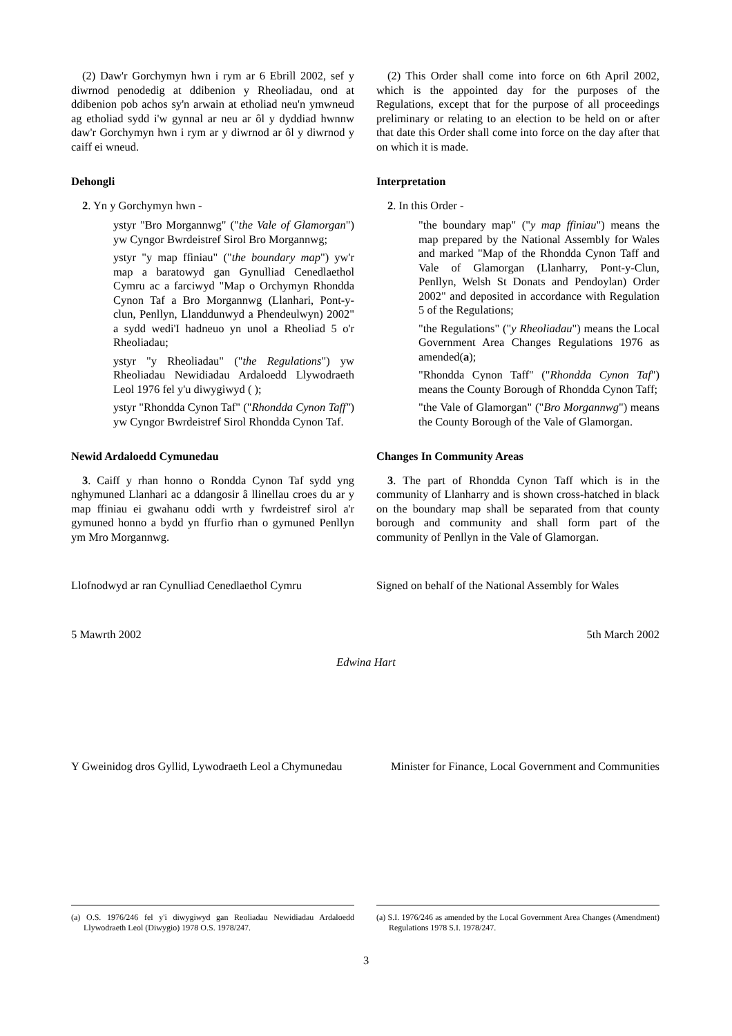(2) Daw'r Gorchymyn hwn i rym ar 6 Ebrill 2002, sef y diwrnod penodedig at ddibenion y Rheoliadau, ond at ddibenion pob achos sy'n arwain at etholiad neu'n ymwneud ag etholiad sydd i'w gynnal ar neu ar ôl y dyddiad hwnnw daw'r Gorchymyn hwn i rym ar y diwrnod ar ôl y diwrnod y caiff ei wneud.
(2) This Order shall come into force on 6th April 2002, which is the appointed day for the purposes of the Regulations, except that for the purpose of all proceedings preliminary or relating to an election to be held on or after that date this Order shall come into force on the day after that on which it is made.
Dehongli
2. Yn y Gorchymyn hwn -
ystyr "Bro Morgannwg" ("the Vale of Glamorgan") yw Cyngor Bwrdeistref Sirol Bro Morgannwg;
ystyr "y map ffiniau" ("the boundary map") yw'r map a baratowyd gan Gynulliad Cenedlaethol Cymru ac a farciwyd "Map o Orchymyn Rhondda Cynon Taf a Bro Morgannwg (Llanhari, Pont-y-clun, Penllyn, Llanddunwyd a Phendeulwyn) 2002" a sydd wedi'I hadneuo yn unol a Rheoliad 5 o'r Rheoliadau;
ystyr "y Rheoliadau" ("the Regulations") yw Rheoliadau Newidiadau Ardaloedd Llywodraeth Leol 1976 fel y'u diwygiwyd ( );
ystyr "Rhondda Cynon Taf" ("Rhondda Cynon Taff") yw Cyngor Bwrdeistref Sirol Rhondda Cynon Taf.
Interpretation
2. In this Order -
"the boundary map" ("y map ffiniau") means the map prepared by the National Assembly for Wales and marked "Map of the Rhondda Cynon Taff and Vale of Glamorgan (Llanharry, Pont-y-Clun, Penllyn, Welsh St Donats and Pendoylan) Order 2002" and deposited in accordance with Regulation 5 of the Regulations;
"the Regulations" ("y Rheoliadau") means the Local Government Area Changes Regulations 1976 as amended(a);
"Rhondda Cynon Taff" ("Rhondda Cynon Taf") means the County Borough of Rhondda Cynon Taff;
"the Vale of Glamorgan" ("Bro Morgannwg") means the County Borough of the Vale of Glamorgan.
Newid Ardaloedd Cymunedau
3. Caiff y rhan honno o Rondda Cynon Taf sydd yng nghymuned Llanhari ac a ddangosir â llinellau croes du ar y map ffiniau ei gwahanu oddi wrth y fwrdeistref sirol a'r gymuned honno a bydd yn ffurfio rhan o gymuned Penllyn ym Mro Morgannwg.
Changes In Community Areas
3. The part of Rhondda Cynon Taff which is in the community of Llanharry and is shown cross-hatched in black on the boundary map shall be separated from that county borough and community and shall form part of the community of Penllyn in the Vale of Glamorgan.
Llofnodwyd ar ran Cynulliad Cenedlaethol Cymru
Signed on behalf of the National Assembly for Wales
5 Mawrth 2002 5th March 2002
Edwina Hart
Y Gweinidog dros Gyllid, Lywodraeth Leol a Chymunedau
Minister for Finance, Local Government and Communities
(a) O.S. 1976/246 fel y'i diwygiwyd gan Reoliadau Newidiadau Ardaloedd Llywodraeth Leol (Diwygio) 1978 O.S. 1978/247.
(a) S.I. 1976/246 as amended by the Local Government Area Changes (Amendment) Regulations 1978 S.I. 1978/247.
3